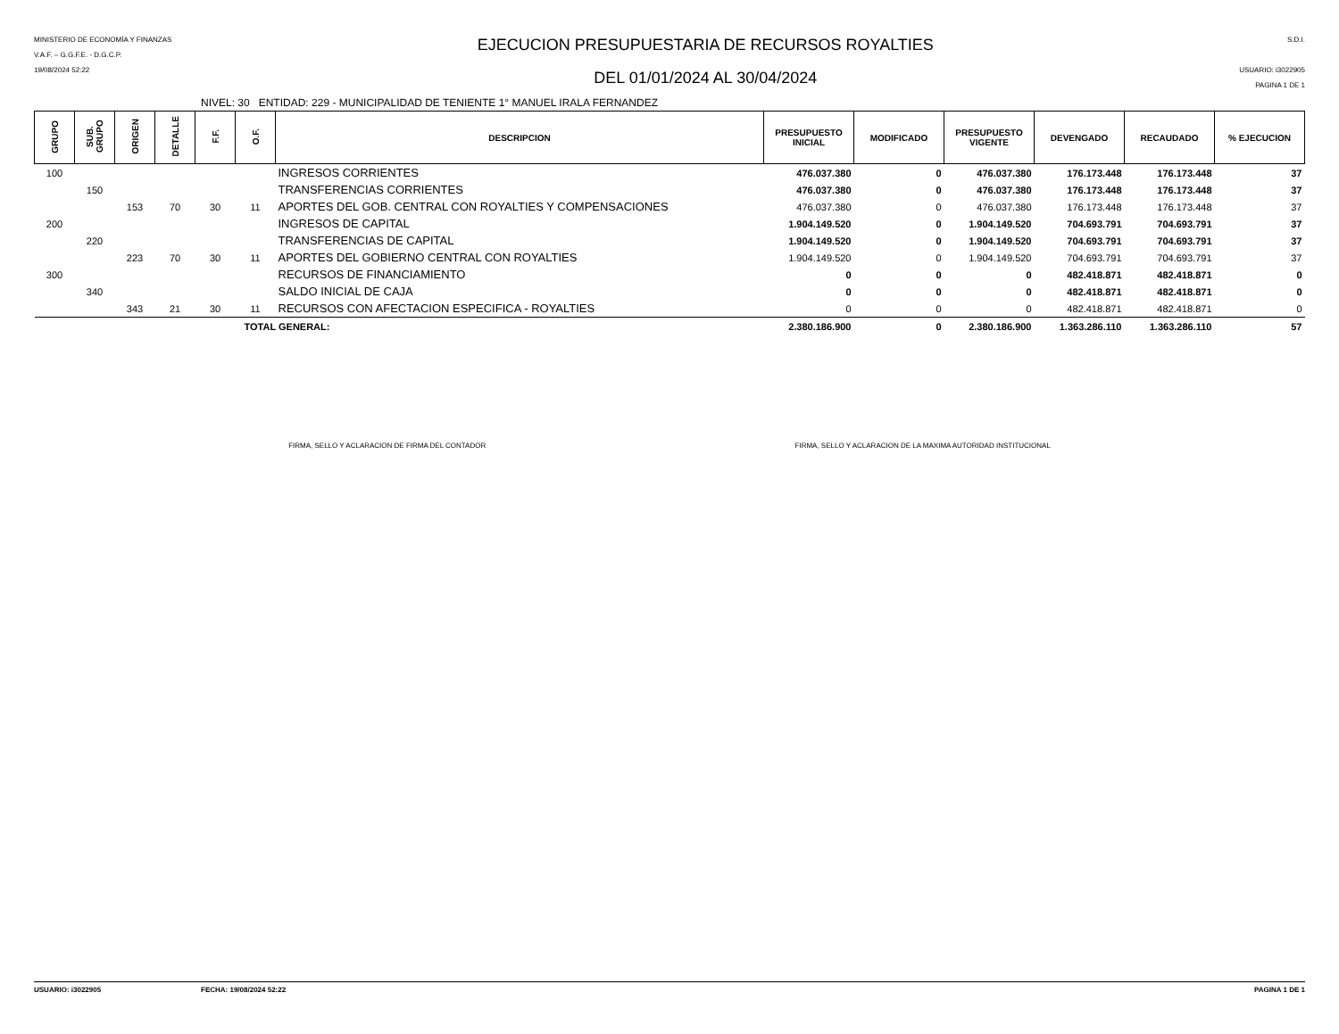MINISTERIO DE ECONOMÍA Y FINANZAS
V.A.F. – G.G.F.E. - D.G.C.P.
19/08/2024 52:22
EJECUCION PRESUPUESTARIA DE RECURSOS ROYALTIES
DEL 01/01/2024 AL 30/04/2024
S.D.I.
USUARIO: i3022905
PAGINA 1 DE 1
NIVEL: 30 ENTIDAD: 229 - MUNICIPALIDAD DE TENIENTE 1° MANUEL IRALA FERNANDEZ
| GRUPO | SUB. GRUPO | ORIGEN | DETALLE | F.F. | O.F. | DESCRIPCION | PRESUPUESTO INICIAL | MODIFICADO | PRESUPUESTO VIGENTE | DEVENGADO | RECAUDADO | % EJECUCION |
| --- | --- | --- | --- | --- | --- | --- | --- | --- | --- | --- | --- | --- |
| 100 | | | | | | INGRESOS CORRIENTES | 476.037.380 | 0 | 476.037.380 | 176.173.448 | 176.173.448 | 37 |
| | 150 | | | | | TRANSFERENCIAS CORRIENTES | 476.037.380 | 0 | 476.037.380 | 176.173.448 | 176.173.448 | 37 |
| | | 153 | 70 | 30 | 11 | APORTES DEL GOB. CENTRAL CON ROYALTIES Y COMPENSACIONES | 476.037.380 | 0 | 476.037.380 | 176.173.448 | 176.173.448 | 37 |
| 200 | | | | | | INGRESOS DE CAPITAL | 1.904.149.520 | 0 | 1.904.149.520 | 704.693.791 | 704.693.791 | 37 |
| | 220 | | | | | TRANSFERENCIAS DE CAPITAL | 1.904.149.520 | 0 | 1.904.149.520 | 704.693.791 | 704.693.791 | 37 |
| | | 223 | 70 | 30 | 11 | APORTES DEL GOBIERNO CENTRAL CON ROYALTIES | 1.904.149.520 | 0 | 1.904.149.520 | 704.693.791 | 704.693.791 | 37 |
| 300 | | | | | | RECURSOS DE FINANCIAMIENTO | 0 | 0 | 0 | 482.418.871 | 482.418.871 | 0 |
| | 340 | | | | | SALDO INICIAL DE CAJA | 0 | 0 | 0 | 482.418.871 | 482.418.871 | 0 |
| | | 343 | 21 | 30 | 11 | RECURSOS CON AFECTACION ESPECIFICA - ROYALTIES | 0 | 0 | 0 | 482.418.871 | 482.418.871 | 0 |
| TOTAL GENERAL: | | | | | | | 2.380.186.900 | 0 | 2.380.186.900 | 1.363.286.110 | 1.363.286.110 | 57 |
FIRMA, SELLO Y ACLARACION DE FIRMA DEL CONTADOR FIRMA, SELLO Y ACLARACION DE LA MAXIMA AUTORIDAD INSTITUCIONAL
USUARIO: i3022905 FECHA: 19/08/2024 52:22 PAGINA 1 DE 1